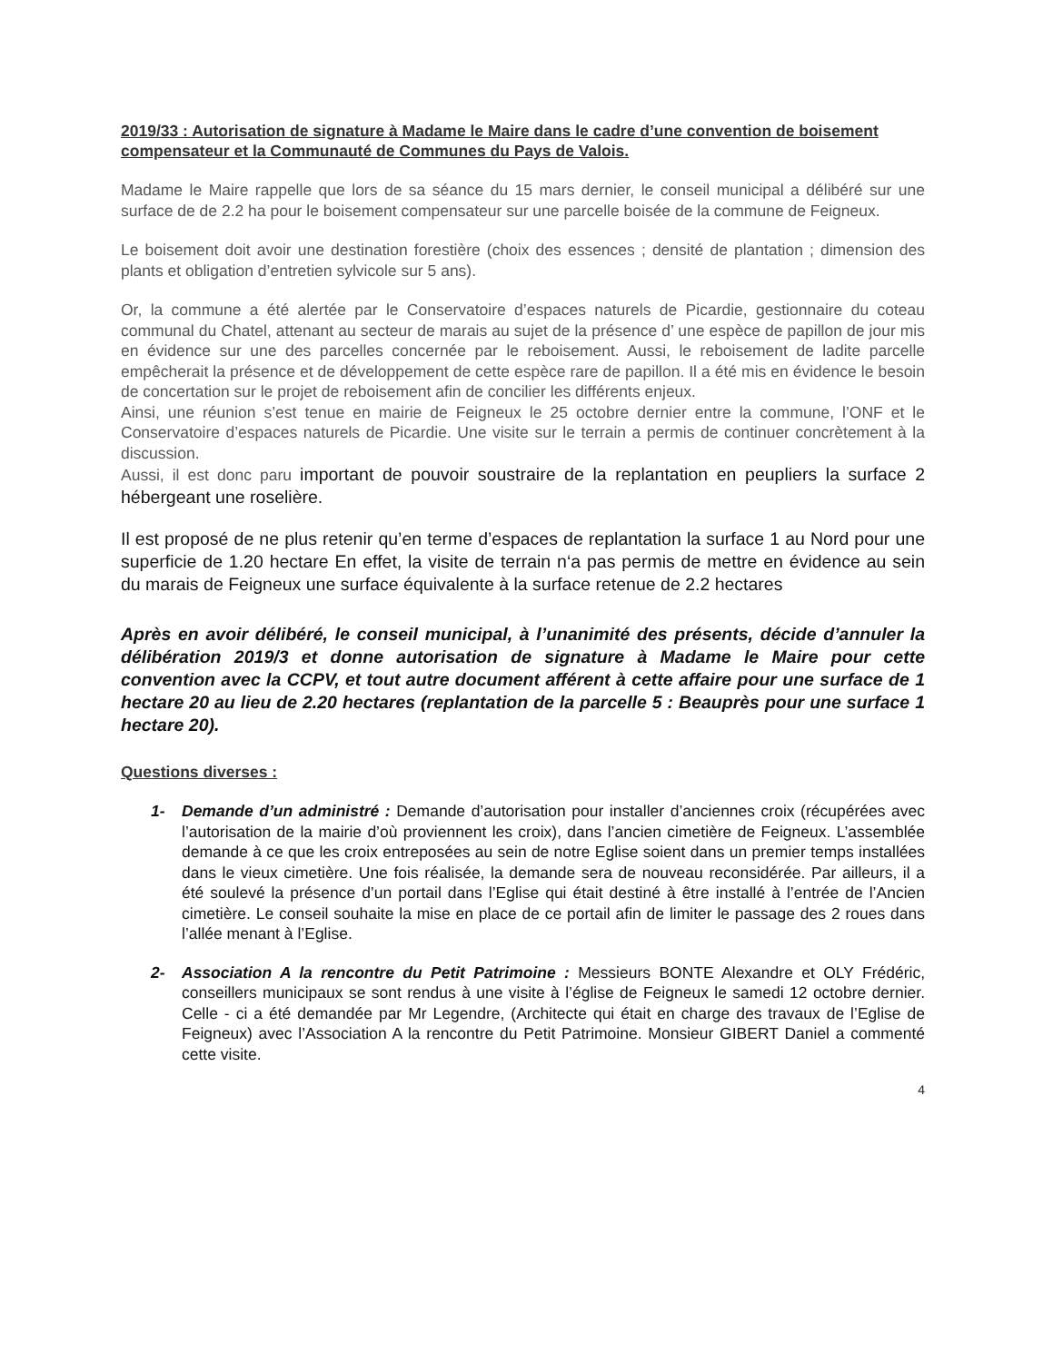2019/33 : Autorisation de signature à Madame le Maire dans le cadre d’une convention de boisement compensateur et la Communauté de Communes du Pays de Valois.
Madame le Maire rappelle que lors de sa séance du 15 mars dernier, le conseil municipal a délibéré sur une surface de de 2.2 ha pour le boisement compensateur sur une parcelle boisée de la commune de Feigneux.
Le boisement doit avoir une destination forestière (choix des essences ; densité de plantation ; dimension des plants et obligation d’entretien sylvicole sur 5 ans).
Or, la commune a été alertée par le Conservatoire d’espaces naturels de Picardie, gestionnaire du coteau communal du Chatel, attenant au secteur de marais au sujet de la présence d’ une espèce de papillon de jour mis en évidence sur une des parcelles concernée par le reboisement. Aussi, le reboisement de ladite parcelle empêcherait la présence et de développement de cette espèce rare de papillon. Il a été mis en évidence le besoin de concertation sur le projet de reboisement afin de concilier les différents enjeux.
Ainsi, une réunion s’est tenue en mairie de Feigneux le 25 octobre dernier entre la commune, l’ONF et le Conservatoire d’espaces naturels de Picardie. Une visite sur le terrain a permis de continuer concrètement à la discussion.
Aussi, il est donc paru important de pouvoir soustraire de la replantation en peupliers la surface 2 hébergeant une roselière.
Il est proposé de ne plus retenir qu’en terme d’espaces de replantation la surface 1 au Nord pour une superficie de 1.20 hectare En effet, la visite de terrain n‘a pas permis de mettre en évidence au sein du marais de Feigneux une surface équivalente à la surface retenue de 2.2 hectares
Après en avoir délibéré, le conseil municipal, à l’unanimité des présents, décide d’annuler la délibération 2019/3 et donne autorisation de signature à Madame le Maire pour cette convention avec la CCPV, et tout autre document afférent à cette affaire pour une surface de 1 hectare 20 au lieu de 2.20 hectares (replantation de la parcelle 5 : Beauprès pour une surface 1 hectare 20).
Questions diverses :
1- Demande d’un administré : Demande d’autorisation pour installer d’anciennes croix (récupérées avec l’autorisation de la mairie d’où proviennent les croix), dans l’ancien cimetière de Feigneux. L’assemblée demande à ce que les croix entreposées au sein de notre Eglise soient dans un premier temps installées dans le vieux cimetière. Une fois réalisée, la demande sera de nouveau reconsidérée. Par ailleurs, il a été soulevé la présence d’un portail dans l’Eglise qui était destiné à être installé à l’entrée de l’Ancien cimetière. Le conseil souhaite la mise en place de ce portail afin de limiter le passage des 2 roues dans l’allée menant à l’Eglise.
2- Association A la rencontre du Petit Patrimoine : Messieurs BONTE Alexandre et OLY Frédéric, conseillers municipaux se sont rendus à une visite à l’église de Feigneux le samedi 12 octobre dernier. Celle - ci a été demandée par Mr Legendre, (Architecte qui était en charge des travaux de l’Eglise de Feigneux) avec l’Association A la rencontre du Petit Patrimoine. Monsieur GIBERT Daniel a commenté cette visite.
4